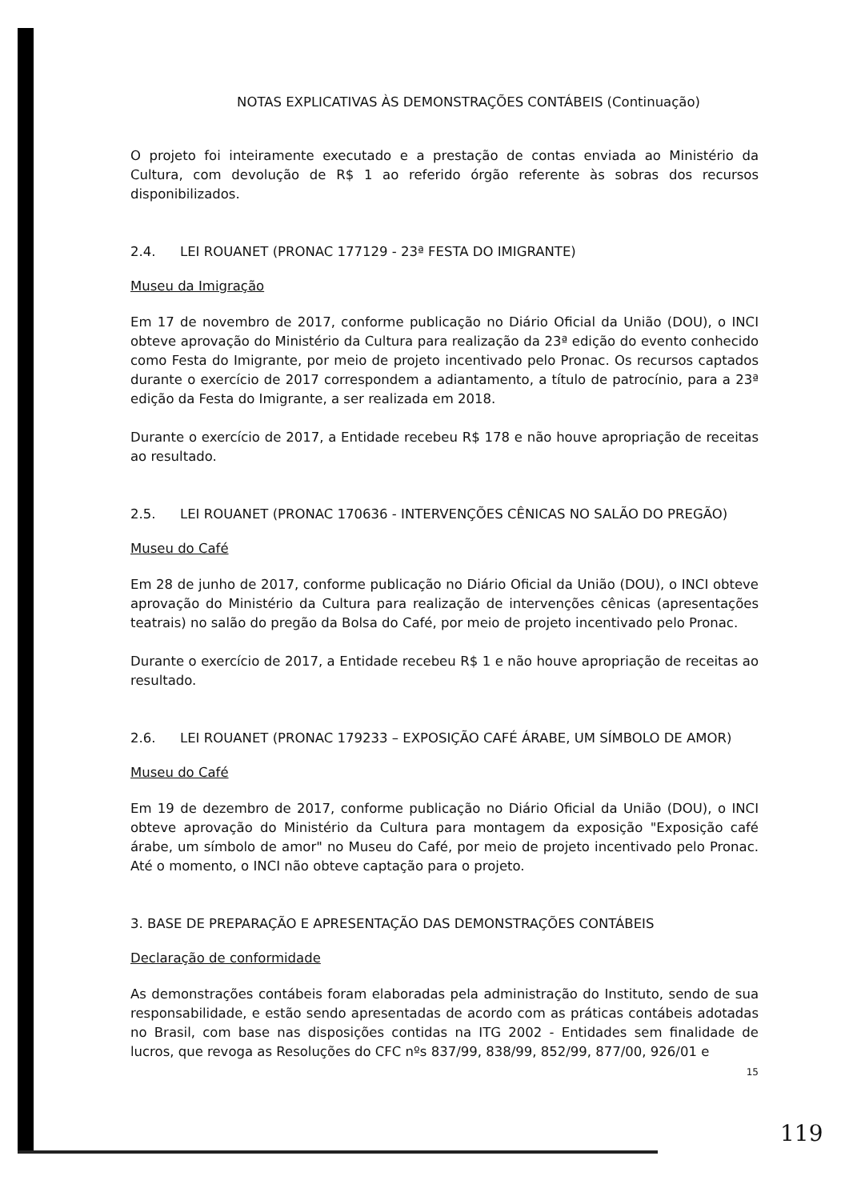NOTAS EXPLICATIVAS ÀS DEMONSTRAÇÕES CONTÁBEIS (Continuação)
O projeto foi inteiramente executado e a prestação de contas enviada ao Ministério da Cultura, com devolução de R$ 1 ao referido órgão referente às sobras dos recursos disponibilizados.
2.4. LEI ROUANET (PRONAC 177129 - 23ª FESTA DO IMIGRANTE)
Museu da Imigração
Em 17 de novembro de 2017, conforme publicação no Diário Oficial da União (DOU), o INCI obteve aprovação do Ministério da Cultura para realização da 23ª edição do evento conhecido como Festa do Imigrante, por meio de projeto incentivado pelo Pronac. Os recursos captados durante o exercício de 2017 correspondem a adiantamento, a título de patrocínio, para a 23ª edição da Festa do Imigrante, a ser realizada em 2018.
Durante o exercício de 2017, a Entidade recebeu R$ 178 e não houve apropriação de receitas ao resultado.
2.5. LEI ROUANET (PRONAC 170636 - INTERVENÇÕES CÊNICAS NO SALÃO DO PREGÃO)
Museu do Café
Em 28 de junho de 2017, conforme publicação no Diário Oficial da União (DOU), o INCI obteve aprovação do Ministério da Cultura para realização de intervenções cênicas (apresentações teatrais) no salão do pregão da Bolsa do Café, por meio de projeto incentivado pelo Pronac.
Durante o exercício de 2017, a Entidade recebeu R$ 1 e não houve apropriação de receitas ao resultado.
2.6. LEI ROUANET (PRONAC 179233 – EXPOSIÇÃO CAFÉ ÁRABE, UM SÍMBOLO DE AMOR)
Museu do Café
Em 19 de dezembro de 2017, conforme publicação no Diário Oficial da União (DOU), o INCI obteve aprovação do Ministério da Cultura para montagem da exposição "Exposição café árabe, um símbolo de amor" no Museu do Café, por meio de projeto incentivado pelo Pronac. Até o momento, o INCI não obteve captação para o projeto.
3. BASE DE PREPARAÇÃO E APRESENTAÇÃO DAS DEMONSTRAÇÕES CONTÁBEIS
Declaração de conformidade
As demonstrações contábeis foram elaboradas pela administração do Instituto, sendo de sua responsabilidade, e estão sendo apresentadas de acordo com as práticas contábeis adotadas no Brasil, com base nas disposições contidas na ITG 2002 - Entidades sem finalidade de lucros, que revoga as Resoluções do CFC nºs 837/99, 838/99, 852/99, 877/00, 926/01 e
15
119